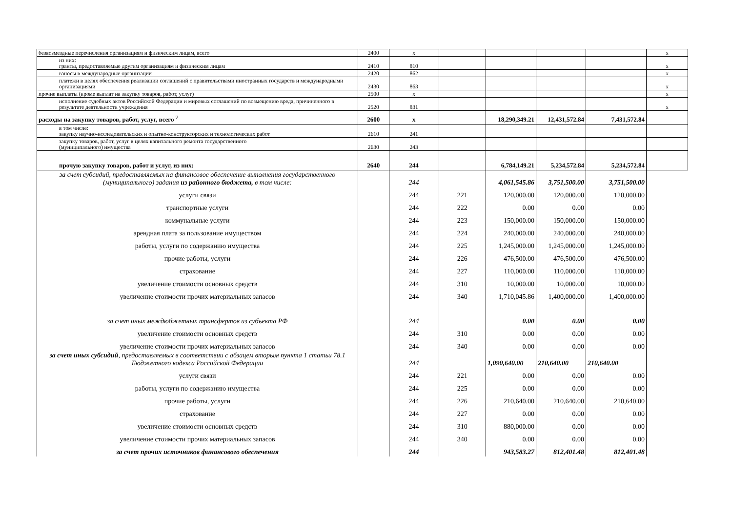| безвозмездные перечисления организациям и физическим лицам, всего | 2400 | x | | | | | x |
| из них: гранты, предоставляемые другим организациям и физическим лицам | 2410 | 810 | | | | | x |
| взносы в международные организации | 2420 | 862 | | | | | x |
| платежи в целях обеспечения реализации соглашений с правительствами иностранных государств и международными организациями | 2430 | 863 | | | | | x |
| прочие выплаты (кроме выплат на закупку товаров, работ, услуг) | 2500 | x | | | | | x |
| исполнение судебных актов Российской Федерации и мировых соглашений по возмещению вреда, причиненного в результате деятельности учреждения | 2520 | 831 | | | | | x |
| расходы на закупку товаров, работ, услуг, всего <sup>7</sup> | 2600 | x | | 18,290,349.21 | 12,431,572.84 | 7,431,572.84 | |
| в том числе: закупку научно-исследовательских и опытно-конструкторских и технологических работ | 2610 | 241 | | | | | |
| закупку товаров, работ, услуг в целях капитального ремонта государственного (муниципального) имущества | 2630 | 243 | | | | | |
| прочую закупку товаров, работ и услуг, из них: | 2640 | 244 | | 6,784,149.21 | 5,234,572.84 | 5,234,572.84 | |
| за счет субсидий, предоставляемых на финансовое обеспечение выполнения государственного (муниципального) задания из районного бюджета, в том числе: | | 244 | | 4,061,545.86 | 3,751,500.00 | 3,751,500.00 | |
| услуги связи | | 244 | 221 | 120,000.00 | 120,000.00 | 120,000.00 | |
| транспортные услуги | | 244 | 222 | 0.00 | 0.00 | 0.00 | |
| коммунальные услуги | | 244 | 223 | 150,000.00 | 150,000.00 | 150,000.00 | |
| арендная плата за пользование имуществом | | 244 | 224 | 240,000.00 | 240,000.00 | 240,000.00 | |
| работы, услуги по содержанию имущества | | 244 | 225 | 1,245,000.00 | 1,245,000.00 | 1,245,000.00 | |
| прочие работы, услуги | | 244 | 226 | 476,500.00 | 476,500.00 | 476,500.00 | |
| страхование | | 244 | 227 | 110,000.00 | 110,000.00 | 110,000.00 | |
| увеличение стоимости основных средств | | 244 | 310 | 10,000.00 | 10,000.00 | 10,000.00 | |
| увеличение стоимости прочих материальных запасов | | 244 | 340 | 1,710,045.86 | 1,400,000.00 | 1,400,000.00 | |
| за счет иных междюбжетных трансфертов из субъекта РФ | | 244 | | 0.00 | 0.00 | 0.00 | |
| увеличение стоимости основных средств | | 244 | 310 | 0.00 | 0.00 | 0.00 | |
| увеличение стоимости прочих материальных запасов | | 244 | 340 | 0.00 | 0.00 | 0.00 | |
| за счет иных субсидий , предоставляемых в соответствии с абзацем вторым пункта 1 статьи 78.1 Бюджетного кодекса Российской Федерации | | 244 | | 1,090,640.00 | 210,640.00 | 210,640.00 | |
| услуги связи | | 244 | 221 | 0.00 | 0.00 | 0.00 | |
| работы, услуги по содержанию имущества | | 244 | 225 | 0.00 | 0.00 | 0.00 | |
| прочие работы, услуги | | 244 | 226 | 210,640.00 | 210,640.00 | 210,640.00 | |
| страхование | | 244 | 227 | 0.00 | 0.00 | 0.00 | |
| увеличение стоимости основных средств | | 244 | 310 | 880,000.00 | 0.00 | 0.00 | |
| увеличение стоимости прочих материальных запасов | | 244 | 340 | 0.00 | 0.00 | 0.00 | |
| за счет прочих источников финансового обеспечения | | 244 | | 943,583.27 | 812,401.48 | 812,401.48 | |